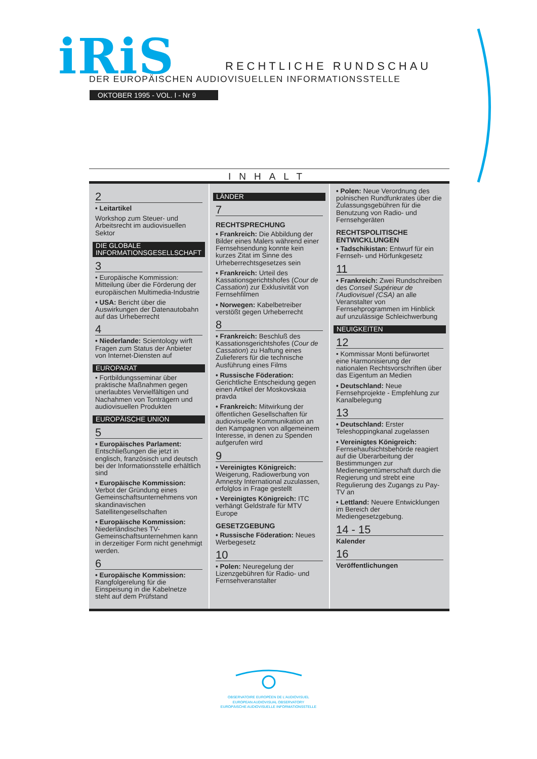iRiS RECHTLICHE RUNDSCHAU
DER EUROPÄISCHEN AUDIOVISUELLEN INFORMATIONSSTELLE
OKTOBER 1995 - VOL. I - Nr 9
INHALT
2
• Leitartikel
Workshop zum Steuer- und Arbeitsrecht im audiovisuellen Sektor
DIE GLOBALE INFORMATIONSGESELLSCHAFT
3
• Europäische Kommission: Mitteilung über die Förderung der europäischen Multimedia-Industrie
• USA: Bericht über die Auswirkungen der Datenautobahn auf das Urheberrecht
4
• Niederlande: Scientology wirft Fragen zum Status der Anbieter von Internet-Diensten auf
EUROPARAT
• Fortbildungsseminar über praktische Maßnahmen gegen unerlaubtes Vervielfältigen und Nachahmen von Tonträgern und audiovisuellen Produkten
EUROPÄISCHE UNION
5
• Europäisches Parlament: Entschließungen die jetzt in englisch, französisch und deutsch bei der Informationsstelle erhältlich sind
• Europäische Kommission: Verbot der Gründung eines Gemeinschaftsunternehmens von skandinavischen Satellitengesellschaften
• Europäische Kommission: Niederländisches TV-Gemeinschaftsunternehmen kann in derzeitiger Form nicht genehmigt werden.
6
• Europäische Kommission: Rangfolgerelung für die Einspeisung in die Kabelnetze steht auf dem Prüfstand
LÄNDER
7
RECHTSPRECHUNG
• Frankreich: Die Abbildung der Bilder eines Malers während einer Fernsehsendung konnte kein kurzes Zitat im Sinne des Urheberrechtsgesetzes sein
• Frankreich: Urteil des Kassationsgerichtshofes (Cour de Cassation) zur Exklusivität von Fernsehfilmen
• Norwegen: Kabelbetreiber verstößt gegen Urheberrecht
8
• Frankreich: Beschluß des Kassationsgerichtshofes (Cour de Cassation) zu Haftung eines Zulieferers für die technische Ausführung eines Films
• Russische Föderation: Gerichtliche Entscheidung gegen einen Artikel der Moskovskaia pravda
• Frankreich: Mitwirkung der öffentlichen Gesellschaften für audiovisuelle Kommunikation an den Kampagnen von allgemeinem Interesse, in denen zu Spenden aufgerufen wird
9
• Vereinigtes Königreich: Weigerung, Radiowerbung von Amnesty International zuzulassen, erfolglos in Frage gestellt
• Vereinigtes Königreich: ITC verhängt Geldstrafe für MTV Europe
GESETZGEBUNG
• Russische Föderation: Neues Werbegesetz
10
• Polen: Neuregelung der Lizenzgebühren für Radio- und Fernsehveranstalter
• Polen: Neue Verordnung des polnischen Rundfunkrates über die Zulassungsgebühren für die Benutzung von Radio- und Fernsehgeräten
RECHTSPOLITISCHE ENTWICKLUNGEN
• Tadschikistan: Entwurf für ein Fernseh- und Hörfunkgesetz
11
• Frankreich: Zwei Rundschreiben des Conseil Supérieur de l’Audiovisuel (CSA) an alle Veranstalter von Fernsehprogrammen im Hinblick auf unzulässige Schleichwerbung
NEUIGKEITEN
12
• Kommissar Monti befürwortet eine Harmonisierung der nationalen Rechtsvorschriften über das Eigentum an Medien
• Deutschland: Neue Fernsehprojekte - Empfehlung zur Kanalbelegung
13
• Deutschland: Erster Teleshoppingkanal zugelassen
• Vereinigtes Königreich: Fernsehaufsichtsbehörde reagiert auf die Überarbeitung der Bestimmungen zur Medieneigentümerschaft durch die Regierung und strebt eine Regulierung des Zugangs zu Pay-TV an
• Lettland: Neuere Entwicklungen im Bereich der Mediengesetzgebung.
14 - 15
Kalender
16
Veröffentlichungen
OBSERVATOIRE EUROPÉEN DE L’AUDIOVISUEL
EUROPEAN AUDIOVISUAL OBSERVATORY
EUROPÄISCHE AUDIOVISUELLE INFORMATIONSSTELLE